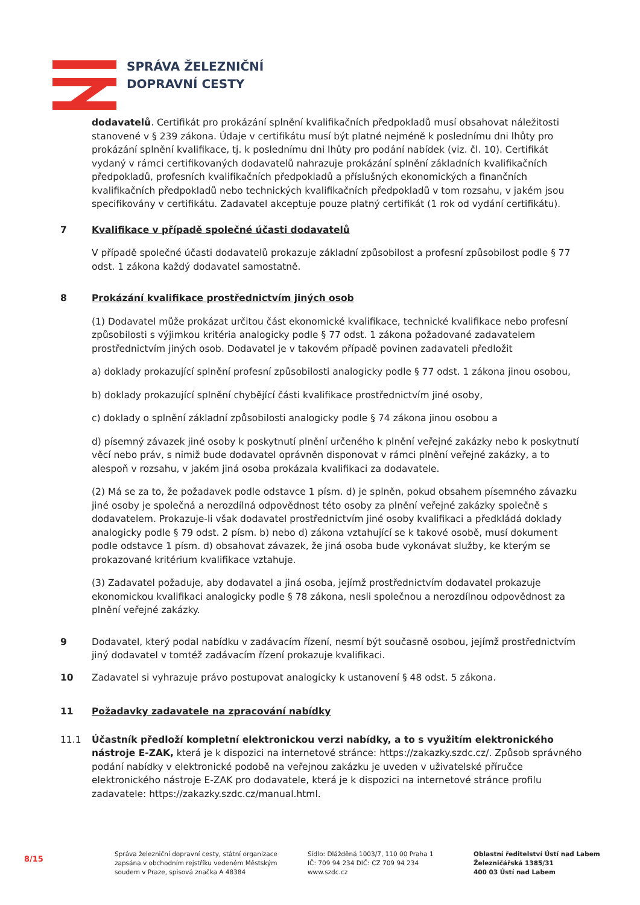SPRÁVA ŽELEZNIČNÍ
DOPRAVNÍ CESTY
dodavatelů. Certifikát pro prokázání splnění kvalifikačních předpokladů musí obsahovat náležitosti stanovené v § 239 zákona. Údaje v certifikátu musí být platné nejméně k poslednímu dni lhůty pro prokázání splnění kvalifikace, tj. k poslednímu dni lhůty pro podání nabídek (viz. čl. 10). Certifikát vydaný v rámci certifikovaných dodavatelů nahrazuje prokázání splnění základních kvalifikačních předpokladů, profesních kvalifikačních předpokladů a příslušných ekonomických a finančních kvalifikačních předpokladů nebo technických kvalifikačních předpokladů v tom rozsahu, v jakém jsou specifikovány v certifikátu. Zadavatel akceptuje pouze platný certifikát (1 rok od vydání certifikátu).
7 Kvalifikace v případě společné účasti dodavatelů
V případě společné účasti dodavatelů prokazuje základní způsobilost a profesní způsobilost podle § 77 odst. 1 zákona každý dodavatel samostatně.
8 Prokázání kvalifikace prostřednictvím jiných osob
(1) Dodavatel může prokázat určitou část ekonomické kvalifikace, technické kvalifikace nebo profesní způsobilosti s výjimkou kritéria analogicky podle § 77 odst. 1 zákona požadované zadavatelem prostřednictvím jiných osob. Dodavatel je v takovém případě povinen zadavateli předložit
a) doklady prokazující splnění profesní způsobilosti analogicky podle § 77 odst. 1 zákona jinou osobou,
b) doklady prokazující splnění chybějící části kvalifikace prostřednictvím jiné osoby,
c) doklady o splnění základní způsobilosti analogicky podle § 74 zákona jinou osobou a
d) písemný závazek jiné osoby k poskytnutí plnění určeného k plnění veřejné zakázky nebo k poskytnutí věcí nebo práv, s nimiž bude dodavatel oprávněn disponovat v rámci plnění veřejné zakázky, a to alespoň v rozsahu, v jakém jiná osoba prokázala kvalifikaci za dodavatele.
(2) Má se za to, že požadavek podle odstavce 1 písm. d) je splněn, pokud obsahem písemného závazku jiné osoby je společná a nerozdílná odpovědnost této osoby za plnění veřejné zakázky společně s dodavatelem. Prokazuje-li však dodavatel prostřednictvím jiné osoby kvalifikaci a předkládá doklady analogicky podle § 79 odst. 2 písm. b) nebo d) zákona vztahující se k takové osobě, musí dokument podle odstavce 1 písm. d) obsahovat závazek, že jiná osoba bude vykonávat služby, ke kterým se prokazované kritérium kvalifikace vztahuje.
(3) Zadavatel požaduje, aby dodavatel a jiná osoba, jejímž prostřednictvím dodavatel prokazuje ekonomickou kvalifikaci analogicky podle § 78 zákona, nesli společnou a nerozdílnou odpovědnost za plnění veřejné zakázky.
9 Dodavatel, který podal nabídku v zadávacím řízení, nesmí být současně osobou, jejímž prostřednictvím jiný dodavatel v tomtéž zadávacím řízení prokazuje kvalifikaci.
10 Zadavatel si vyhrazuje právo postupovat analogicky k ustanovení § 48 odst. 5 zákona.
11 Požadavky zadavatele na zpracování nabídky
11.1 Účastník předloží kompletní elektronickou verzi nabídky, a to s využitím elektronického nástroje E-ZAK, která je k dispozici na internetové stránce: https://zakazky.szdc.cz/. Způsob správného podání nabídky v elektronické podobě na veřejnou zakázku je uveden v uživatelské příručce elektronického nástroje E-ZAK pro dodavatele, která je k dispozici na internetové stránce profilu zadavatele: https://zakazky.szdc.cz/manual.html.
8/15
Správa železniční dopravní cesty, státní organizace
zapsána v obchodním rejstříku vedeném Městským
soudem v Praze, spisová značka A 48384
Sídlo: Dlážděná 1003/7, 110 00 Praha 1
IČ: 709 94 234 DIČ: CZ 709 94 234
www.szdc.cz
Oblastní ředitelství Ústí nad Labem
Železničářská 1385/31
400 03 Ústí nad Labem